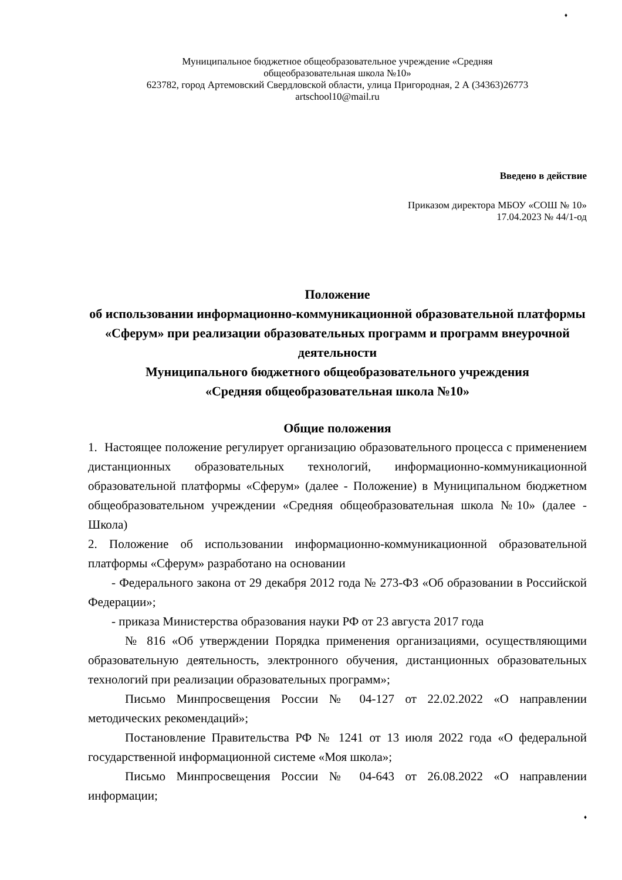♦
Муниципальное бюджетное общеобразовательное учреждение «Средняя
общеобразовательная школа №10»
623782, город Артемовский Свердловской области, улица Пригородная, 2 А (34363)26773
artschool10@mail.ru
Введено в действие
Приказом директора МБОУ «СОШ № 10»
17.04.2023 № 44/1-од
Положение
об использовании информационно-коммуникационной образовательной платформы «Сферум» при реализации образовательных программ и программ внеурочной деятельности
Муниципального бюджетного общеобразовательного учреждения
«Средняя общеобразовательная школа №10»
Общие положения
1. Настоящее положение регулирует организацию образовательного процесса с применением дистанционных образовательных технологий, информационно-коммуникационной образовательной платформы «Сферум» (далее - Положение) в Муниципальном бюджетном общеобразовательном учреждении «Средняя общеобразовательная школа №10» (далее - Школа)
2. Положение об использовании информационно-коммуникационной образовательной платформы «Сферум» разработано на основании
- Федерального закона от 29 декабря 2012 года № 273-ФЗ «Об образовании в Российской Федерации»;
- приказа Министерства образования науки РФ от 23 августа 2017 года
№ 816 «Об утверждении Порядка применения организациями, осуществляющими образовательную деятельность, электронного обучения, дистанционных образовательных технологий при реализации образовательных программ»;
Письмо Минпросвещения России № 04-127 от 22.02.2022 «О направлении методических рекомендаций»;
Постановление Правительства РФ № 1241 от 13 июля 2022 года «О федеральной государственной информационной системе «Моя школа»;
Письмо Минпросвещения России № 04-643 от 26.08.2022 «О направлении информации;
♦